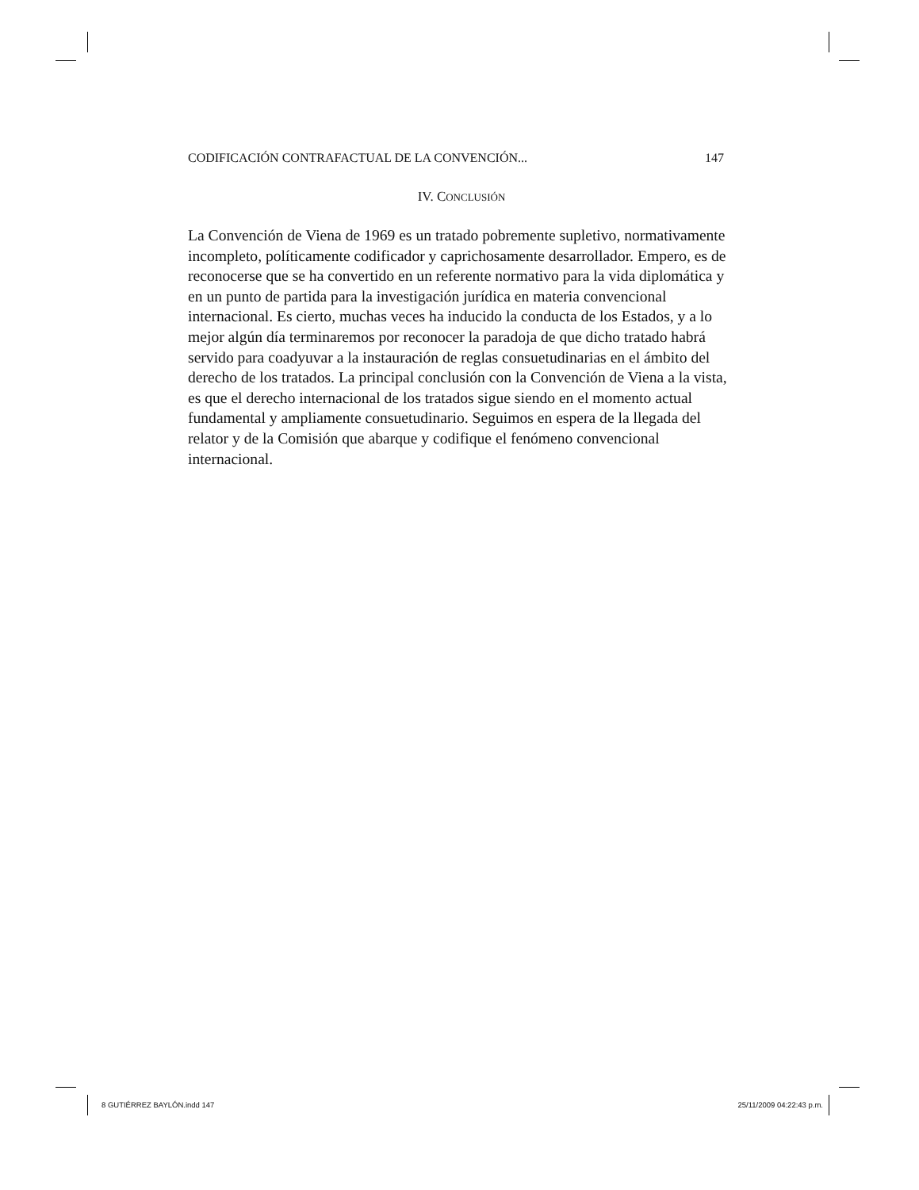CODIFICACIÓN CONTRAFACTUAL DE LA CONVENCIÓN... 147
IV. CONCLUSIÓN
La Convención de Viena de 1969 es un tratado pobremente supletivo, normativamente incompleto, políticamente codificador y caprichosamente desarrollador. Empero, es de reconocerse que se ha convertido en un referente normativo para la vida diplomática y en un punto de partida para la investigación jurídica en materia convencional internacional. Es cierto, muchas veces ha inducido la conducta de los Estados, y a lo mejor algún día terminaremos por reconocer la paradoja de que dicho tratado habrá servido para coadyuvar a la instauración de reglas consuetudinarias en el ámbito del derecho de los tratados. La principal conclusión con la Convención de Viena a la vista, es que el derecho internacional de los tratados sigue siendo en el momento actual fundamental y ampliamente consuetudinario. Seguimos en espera de la llegada del relator y de la Comisión que abarque y codifique el fenómeno convencional internacional.
8 GUTIÉRREZ BAYLÓN.indd 147 25/11/2009 04:22:43 p.m.